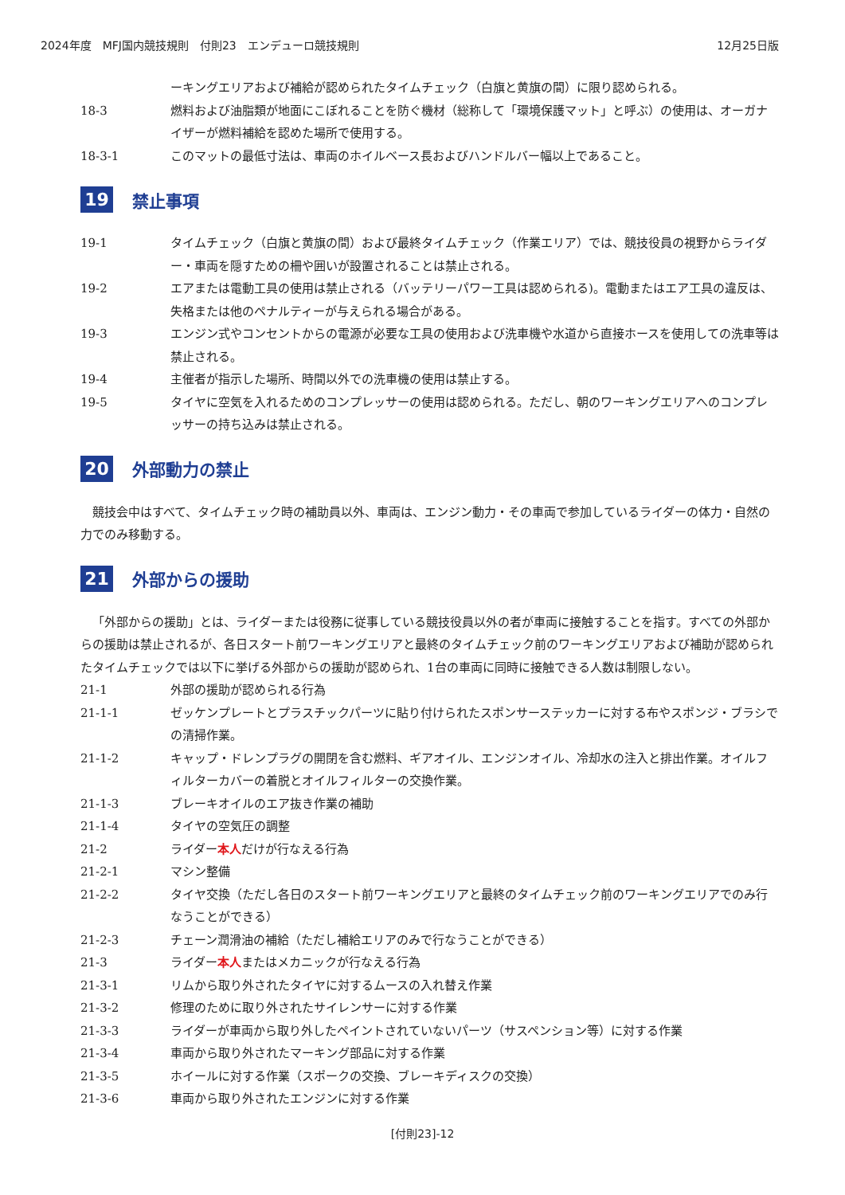2024年度　MFJ国内競技規則　付則23　エンデューロ競技規則 12月25日版
ーキングエリアおよび補給が認められたタイムチェック（白旗と黄旗の間）に限り認められる。
18-3 燃料および油脂類が地面にこぼれることを防ぐ機材（総称して「環境保護マット」と呼ぶ）の使用は、オーガナイザーが燃料補給を認めた場所で使用する。
18-3-1 このマットの最低寸法は、車両のホイルベース長およびハンドルバー幅以上であること。
19 禁止事項
19-1 タイムチェック（白旗と黄旗の間）および最終タイムチェック（作業エリア）では、競技役員の視野からライダー・車両を隠すための柵や囲いが設置されることは禁止される。
19-2 エアまたは電動工具の使用は禁止される（バッテリーパワー工具は認められる)。電動またはエア工具の違反は、失格または他のペナルティーが与えられる場合がある。
19-3 エンジン式やコンセントからの電源が必要な工具の使用および洗車機や水道から直接ホースを使用しての洗車等は禁止される。
19-4 主催者が指示した場所、時間以外での洗車機の使用は禁止する。
19-5 タイヤに空気を入れるためのコンプレッサーの使用は認められる。ただし、朝のワーキングエリアへのコンプレッサーの持ち込みは禁止される。
20 外部動力の禁止
競技会中はすべて、タイムチェック時の補助員以外、車両は、エンジン動力・その車両で参加しているライダーの体力・自然の力でのみ移動する。
21 外部からの援助
「外部からの援助」とは、ライダーまたは役務に従事している競技役員以外の者が車両に接触することを指す。すべての外部からの援助は禁止されるが、各日スタート前ワーキングエリアと最終のタイムチェック前のワーキングエリアおよび補助が認められたタイムチェックでは以下に挙げる外部からの援助が認められ、1台の車両に同時に接触できる人数は制限しない。
21-1 外部の援助が認められる行為
21-1-1 ゼッケンプレートとプラスチックパーツに貼り付けられたスポンサーステッカーに対する布やスポンジ・ブラシでの清掃作業。
21-1-2 キャップ・ドレンプラグの開閉を含む燃料、ギアオイル、エンジンオイル、冷却水の注入と排出作業。オイルフィルターカバーの着脱とオイルフィルターの交換作業。
21-1-3 ブレーキオイルのエア抜き作業の補助
21-1-4 タイヤの空気圧の調整
21-2 ライダー本人だけが行なえる行為
21-2-1 マシン整備
21-2-2 タイヤ交換（ただし各日のスタート前ワーキングエリアと最終のタイムチェック前のワーキングエリアでのみ行なうことができる）
21-2-3 チェーン潤滑油の補給（ただし補給エリアのみで行なうことができる）
21-3 ライダー本人またはメカニックが行なえる行為
21-3-1 リムから取り外されたタイヤに対するムースの入れ替え作業
21-3-2 修理のために取り外されたサイレンサーに対する作業
21-3-3 ライダーが車両から取り外したペイントされていないパーツ（サスペンション等）に対する作業
21-3-4 車両から取り外されたマーキング部品に対する作業
21-3-5 ホイールに対する作業（スポークの交換、ブレーキディスクの交換）
21-3-6 車両から取り外されたエンジンに対する作業
[付則23]-12